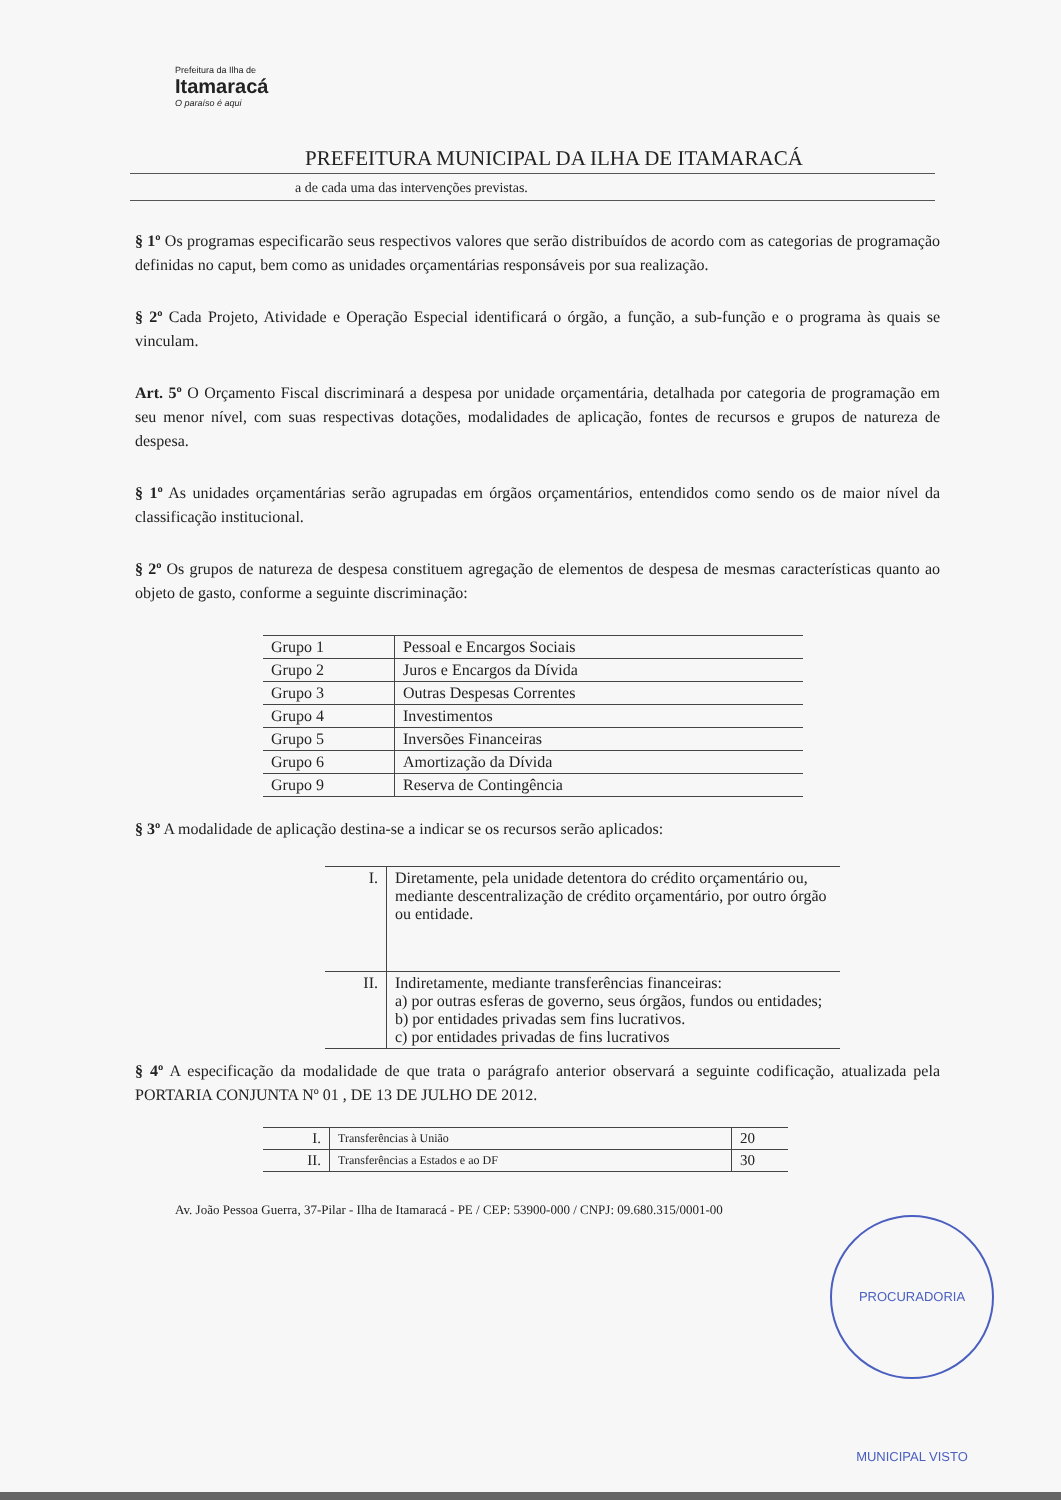Prefeitura da Ilha de
Itamaracá
O paraíso é aqui
PREFEITURA MUNICIPAL DA ILHA DE ITAMARACÁ
a de cada uma das intervenções previstas.
§ 1º Os programas especificarão seus respectivos valores que serão distribuídos de acordo com as categorias de programação definidas no caput, bem como as unidades orçamentárias responsáveis por sua realização.
§ 2º Cada Projeto, Atividade e Operação Especial identificará o órgão, a função, a sub-função e o programa às quais se vinculam.
Art. 5º O Orçamento Fiscal discriminará a despesa por unidade orçamentária, detalhada por categoria de programação em seu menor nível, com suas respectivas dotações, modalidades de aplicação, fontes de recursos e grupos de natureza de despesa.
§ 1º As unidades orçamentárias serão agrupadas em órgãos orçamentários, entendidos como sendo os de maior nível da classificação institucional.
§ 2º Os grupos de natureza de despesa constituem agregação de elementos de despesa de mesmas características quanto ao objeto de gasto, conforme a seguinte discriminação:
| Grupo 1 | Pessoal e Encargos Sociais |
| Grupo 2 | Juros e Encargos da Dívida |
| Grupo 3 | Outras Despesas Correntes |
| Grupo 4 | Investimentos |
| Grupo 5 | Inversões Financeiras |
| Grupo 6 | Amortização da Dívida |
| Grupo 9 | Reserva de Contingência |
§ 3º A modalidade de aplicação destina-se a indicar se os recursos serão aplicados:
| I. | Diretamente, pela unidade detentora do crédito orçamentário ou, mediante descentralização de crédito orçamentário, por outro órgão ou entidade. |
| II. | Indiretamente, mediante transferências financeiras: a) por outras esferas de governo, seus órgãos, fundos ou entidades; b) por entidades privadas sem fins lucrativos. c) por entidades privadas de fins lucrativos |
§ 4º A especificação da modalidade de que trata o parágrafo anterior observará a seguinte codificação, atualizada pela PORTARIA CONJUNTA Nº 01 , DE 13 DE JULHO DE 2012.
| I. | Transferências à União | 20 |
| II. | Transferências a Estados e ao DF | 30 |
Av. João Pessoa Guerra, 37-Pilar - Ilha de Itamaracá - PE / CEP: 53900-000 / CNPJ: 09.680.315/0001-00
PROCURADORIA MUNICIPAL VISTO